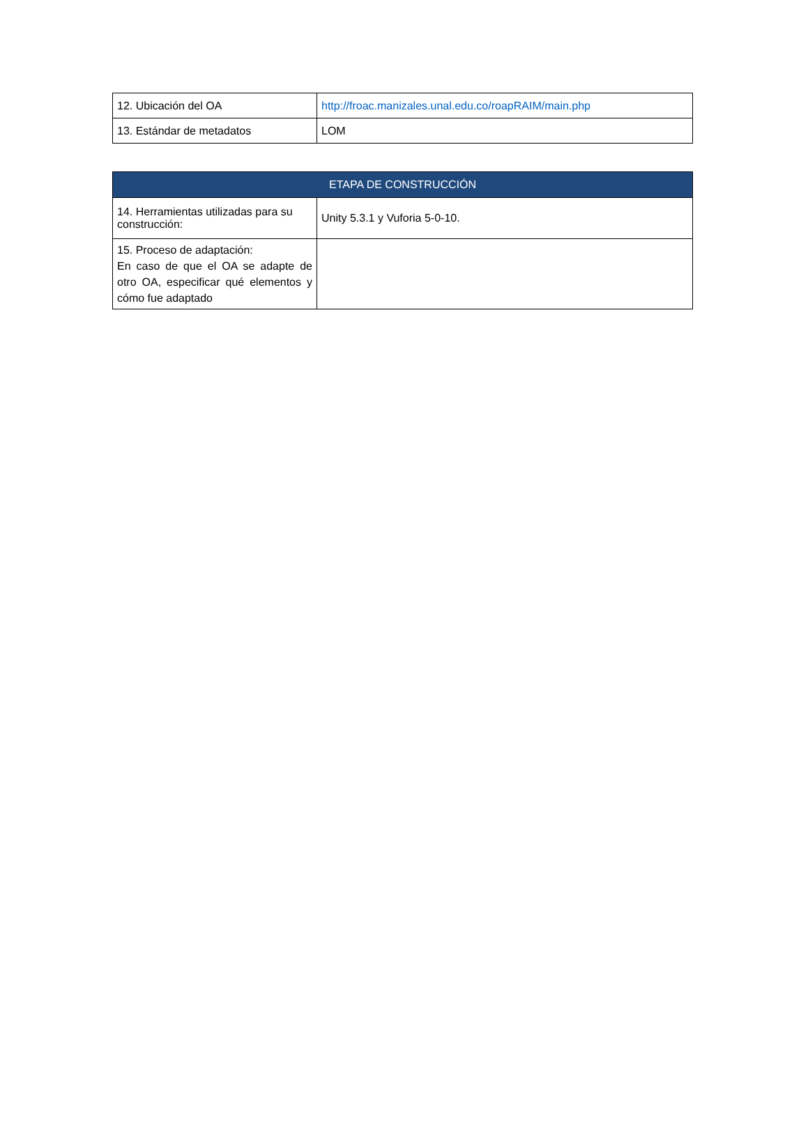| 12. Ubicación del OA | http://froac.manizales.unal.edu.co/roapRAIM/main.php |
| 13. Estándar de metadatos | LOM |
| ETAPA DE CONSTRUCCIÓN | |
| --- | --- |
| 14. Herramientas utilizadas para su construcción: | Unity 5.3.1 y Vuforia 5-0-10. |
| 15. Proceso de adaptación: En caso de que el OA se adapte de otro OA, especificar qué elementos y cómo fue adaptado | |